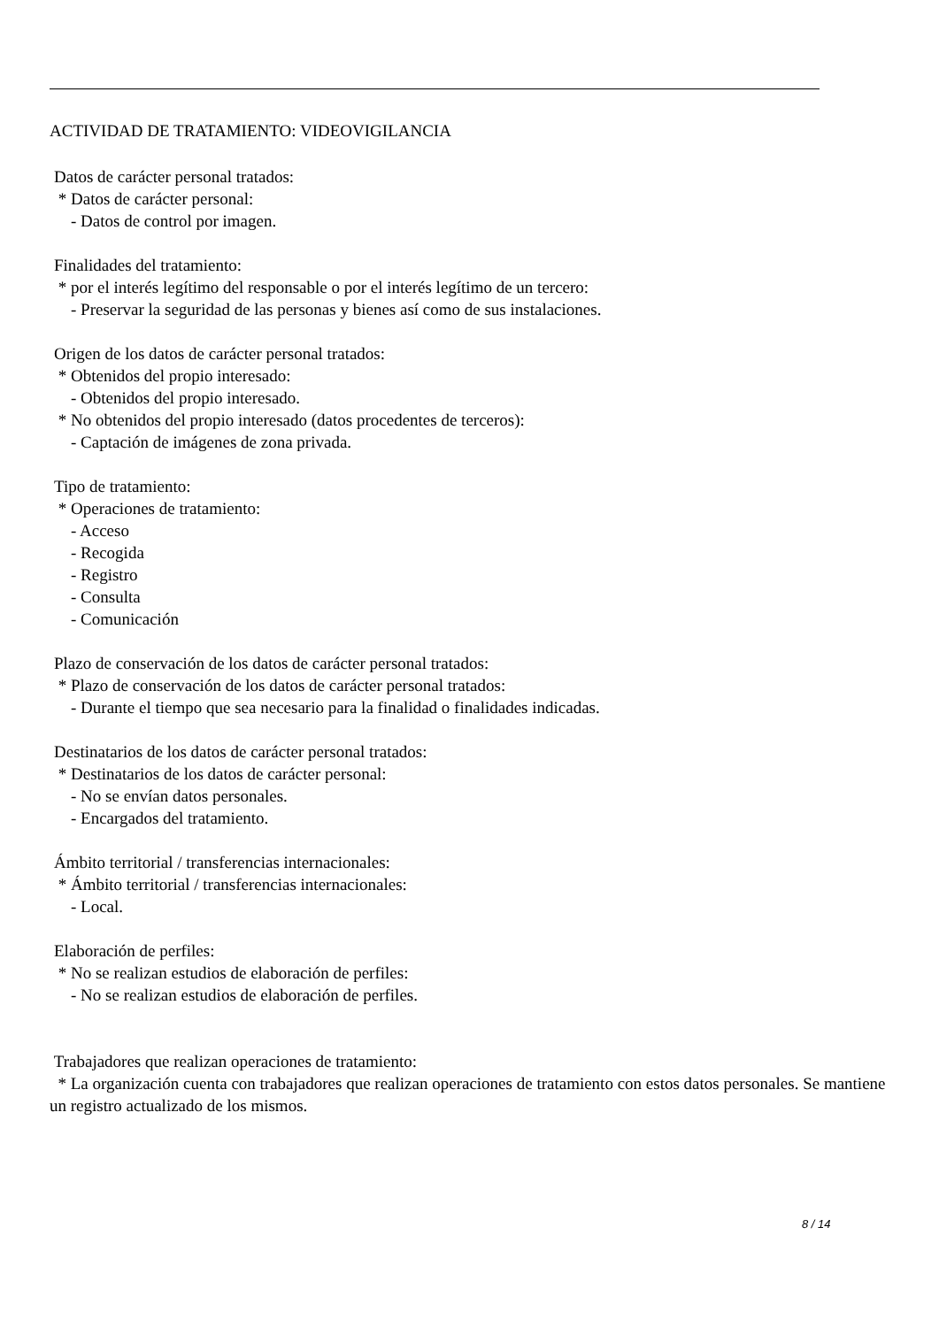ACTIVIDAD DE TRATAMIENTO: VIDEOVIGILANCIA
Datos de carácter personal tratados: * Datos de carácter personal: - Datos de control por imagen.
Finalidades del tratamiento: * por el interés legítimo del responsable o por el interés legítimo de un tercero: - Preservar la seguridad de las personas y bienes así como de sus instalaciones.
Origen de los datos de carácter personal tratados: * Obtenidos del propio interesado: - Obtenidos del propio interesado. * No obtenidos del propio interesado (datos procedentes de terceros): - Captación de imágenes de zona privada.
Tipo de tratamiento: * Operaciones de tratamiento: - Acceso - Recogida - Registro - Consulta - Comunicación
Plazo de conservación de los datos de carácter personal tratados: * Plazo de conservación de los datos de carácter personal tratados: - Durante el tiempo que sea necesario para la finalidad o finalidades indicadas.
Destinatarios de los datos de carácter personal tratados: * Destinatarios de los datos de carácter personal: - No se envían datos personales. - Encargados del tratamiento.
Ámbito territorial / transferencias internacionales: * Ámbito territorial / transferencias internacionales: - Local.
Elaboración de perfiles: * No se realizan estudios de elaboración de perfiles: - No se realizan estudios de elaboración de perfiles.
Trabajadores que realizan operaciones de tratamiento: * La organización cuenta con trabajadores que realizan operaciones de tratamiento con estos datos personales. Se mantiene un registro actualizado de los mismos.
8 / 14